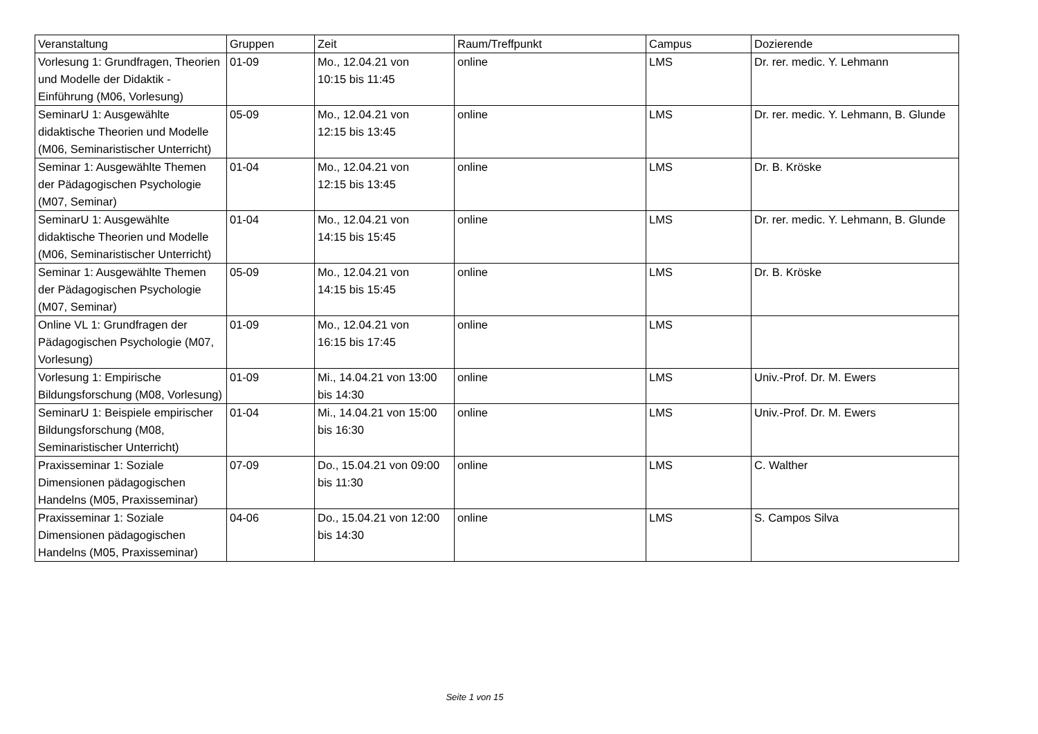| Veranstaltung | Gruppen | Zeit | Raum/Treffpunkt | Campus | Dozierende |
| --- | --- | --- | --- | --- | --- |
| Vorlesung 1: Grundfragen, Theorien und Modelle der Didaktik - Einführung (M06, Vorlesung) | 01-09 | Mo., 12.04.21 von 10:15 bis 11:45 | online | LMS | Dr. rer. medic. Y. Lehmann |
| SeminarU 1: Ausgewählte didaktische Theorien und Modelle (M06, Seminaristischer Unterricht) | 05-09 | Mo., 12.04.21 von 12:15 bis 13:45 | online | LMS | Dr. rer. medic. Y. Lehmann, B. Glunde |
| Seminar 1: Ausgewählte Themen der Pädagogischen Psychologie (M07, Seminar) | 01-04 | Mo., 12.04.21 von 12:15 bis 13:45 | online | LMS | Dr. B. Kröske |
| SeminarU 1: Ausgewählte didaktische Theorien und Modelle (M06, Seminaristischer Unterricht) | 01-04 | Mo., 12.04.21 von 14:15 bis 15:45 | online | LMS | Dr. rer. medic. Y. Lehmann, B. Glunde |
| Seminar 1: Ausgewählte Themen der Pädagogischen Psychologie (M07, Seminar) | 05-09 | Mo., 12.04.21 von 14:15 bis 15:45 | online | LMS | Dr. B. Kröske |
| Online VL 1: Grundfragen der Pädagogischen Psychologie (M07, Vorlesung) | 01-09 | Mo., 12.04.21 von 16:15 bis 17:45 | online | LMS | |
| Vorlesung 1: Empirische Bildungsforschung (M08, Vorlesung) | 01-09 | Mi., 14.04.21 von 13:00 bis 14:30 | online | LMS | Univ.-Prof. Dr. M. Ewers |
| SeminarU 1: Beispiele empirischer Bildungsforschung (M08, Seminaristischer Unterricht) | 01-04 | Mi., 14.04.21 von 15:00 bis 16:30 | online | LMS | Univ.-Prof. Dr. M. Ewers |
| Praxisseminar 1: Soziale Dimensionen pädagogischen Handelns (M05, Praxisseminar) | 07-09 | Do., 15.04.21 von 09:00 bis 11:30 | online | LMS | C. Walther |
| Praxisseminar 1: Soziale Dimensionen pädagogischen Handelns (M05, Praxisseminar) | 04-06 | Do., 15.04.21 von 12:00 bis 14:30 | online | LMS | S. Campos Silva |
Seite 1 von 15